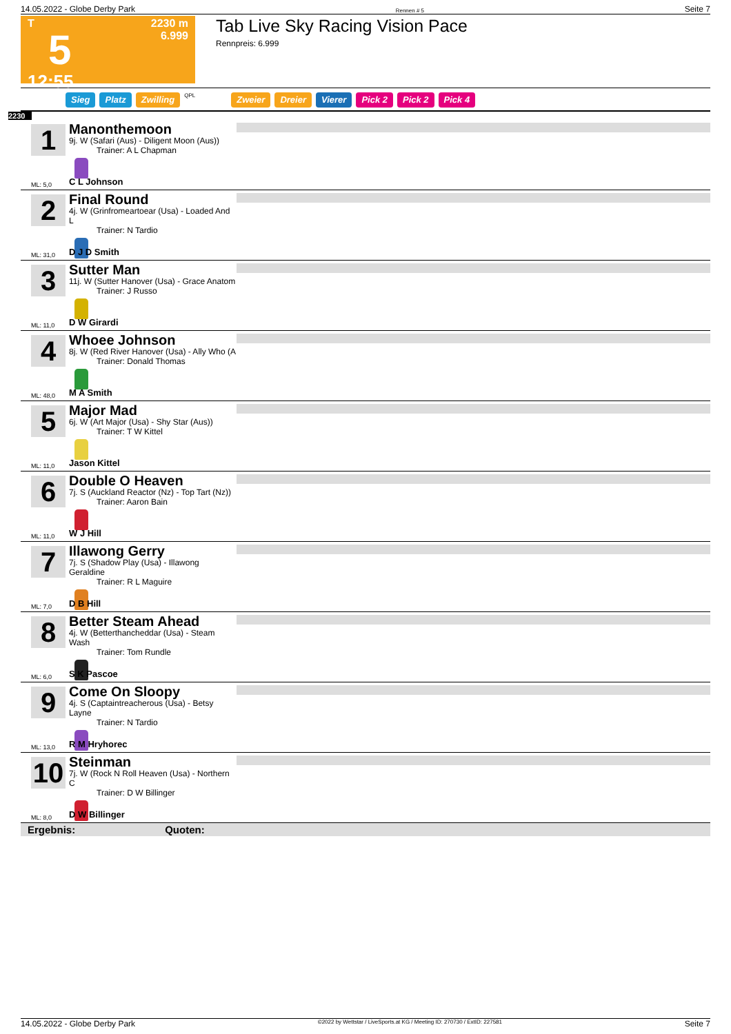14.05.2022 - Globe Derby Park Rennen # 5 Seite 7
T
5
12:55
2230 m
6.999
Tab Live Sky Racing Vision Pace
Rennpreis: 6.999
Sieg Platz Zwilling QPL Zweier Dreier Vierer Pick 2 Pick 2 Pick 4
2230
1
ML: 5,0
Manonthemoon
9j. W (Safari (Aus) - Diligent Moon (Aus))
Trainer: A L Chapman
C L Johnson
2
ML: 31,0
Final Round
4j. W (Grinfromeartoear (Usa) - Loaded And L
Trainer: N Tardio
D J D Smith
3
ML: 11,0
Sutter Man
11j. W (Sutter Hanover (Usa) - Grace Anatom
Trainer: J Russo
D W Girardi
4
ML: 48,0
Whoee Johnson
8j. W (Red River Hanover (Usa) - Ally Who (A
Trainer: Donald Thomas
M A Smith
5
ML: 11,0
Major Mad
6j. W (Art Major (Usa) - Shy Star (Aus))
Trainer: T W Kittel
Jason Kittel
6
ML: 11,0
Double O Heaven
7j. S (Auckland Reactor (Nz) - Top Tart (Nz))
Trainer: Aaron Bain
W J Hill
7
ML: 7,0
Illawong Gerry
7j. S (Shadow Play (Usa) - Illawong Geraldine
Trainer: R L Maguire
D B Hill
8
ML: 6,0
Better Steam Ahead
4j. W (Betterthancheddar (Usa) - Steam Wash
Trainer: Tom Rundle
S K Pascoe
9
ML: 13,0
Come On Sloopy
4j. S (Captaintreacherous (Usa) - Betsy Layne
Trainer: N Tardio
R M Hryhorec
10
ML: 8,0
Steinman
7j. W (Rock N Roll Heaven (Usa) - Northern C
Trainer: D W Billinger
D W Billinger
Ergebnis: Quoten:
14.05.2022 - Globe Derby Park ©2022 by Wettstar / LiveSports.at KG / Meeting ID: 270730 / ExtID: 227581 Seite 7